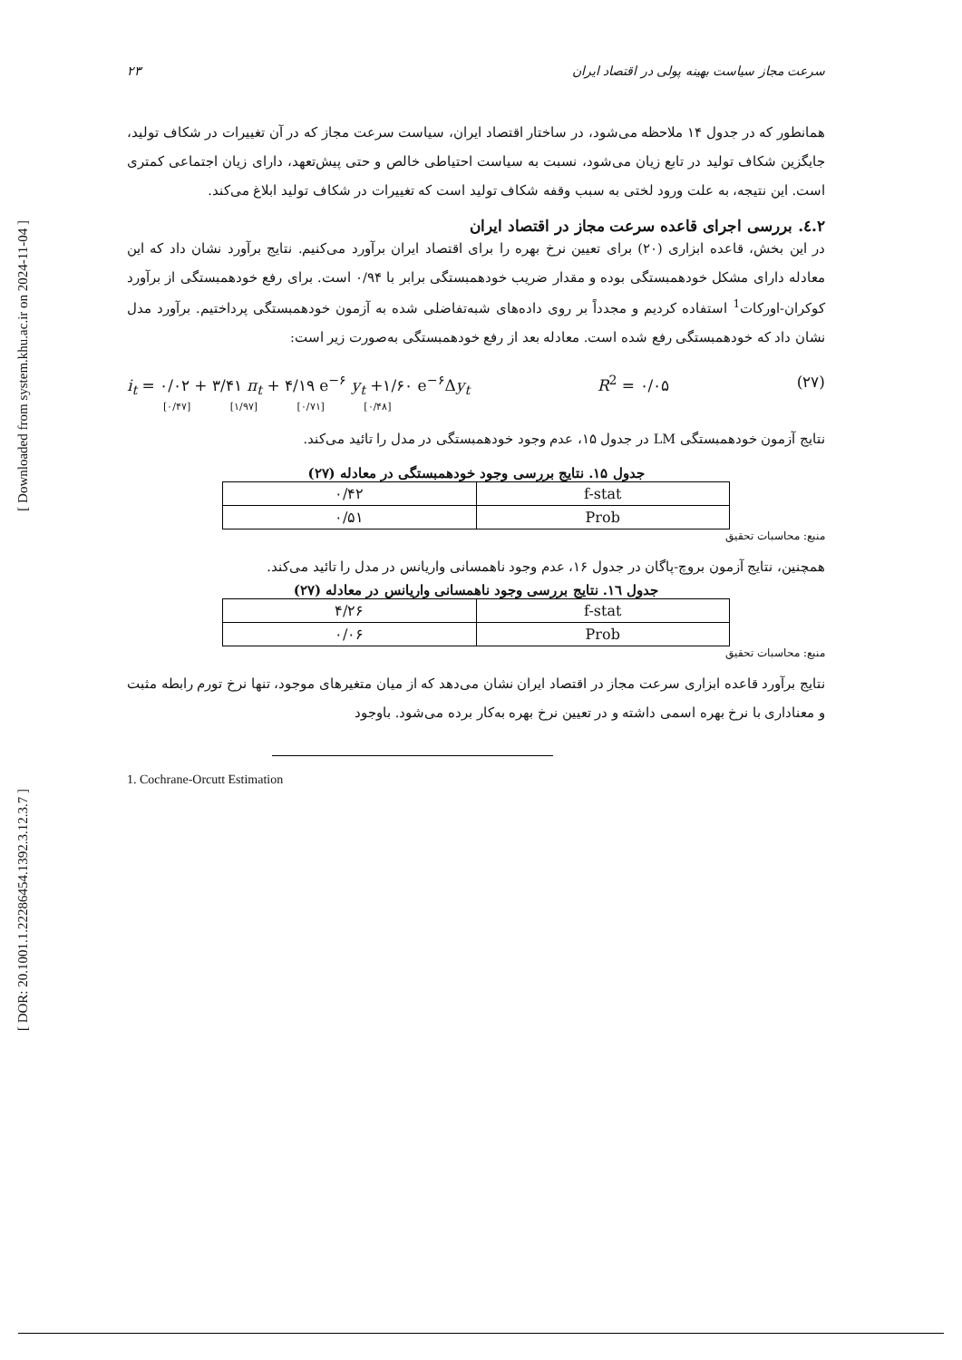[ Downloaded from system.khu.ac.ir on 2024-11-04 ]
[ DOR: 20.1001.1.22286454.1392.3.12.3.7 ]
۲۳ سرعت مجاز سیاست بهینه پولی در اقتصاد ایران
همانطور که در جدول ۱۴ ملاحظه می‌شود، در ساختار اقتصاد ایران، سیاست سرعت مجاز که در آن تغییرات در شکاف تولید، جایگزین شکاف تولید در تابع زیان می‌شود، نسبت به سیاست احتیاطی خالص و حتی پیش‌تعهد، دارای زیان اجتماعی کمتری است. این نتیجه، به علت ورود لختی به سبب وقفه شکاف تولید است که تغییرات در شکاف تولید ابلاغ می‌کند.
۲.٤. بررسی اجرای قاعده سرعت مجاز در اقتصاد ایران
در این بخش، قاعده ابزاری (۲۰) برای تعیین نرخ بهره را برای اقتصاد ایران برآورد می‌کنیم. نتایج برآورد نشان داد که این معادله دارای مشکل خودهمبستگی بوده و مقدار ضریب خودهمبستگی برابر با ۰/۹۴ است. برای رفع خودهمبستگی از برآورد کوکران-اورکات<sup>1</sup> استفاده کردیم و مجدداً بر روی داده‌های شبه‌تفاضلی شده به آزمون خودهمبستگی پرداختیم. برآورد مدل نشان داد که خودهمبستگی رفع شده است. معادله بعد از رفع خودهمبستگی به‌صورت زیر است:
i<sub>t</sub> = ۰/۰۲ + ۳/۴۱ π<sub>t</sub> + ۴/۱۹ e<sup>−۶</sup> y<sub>t</sub> +۱/۶۰ e<sup>−۶</sup>Δy<sub>t</sub> R<sup>2</sup> = ۰/۰۵ (۲۷)
[۰/۴۷] [۱/۹۷] [۰/۷۱] [۰/۴۸]
نتایج آزمون خودهمبستگی LM در جدول ۱۵، عدم وجود خودهمبستگی در مدل را تائید می‌کند.
جدول ۱۵. نتایج بررسی وجود خودهمبستگی در معادله (۲۷)
| ۰/۴۲ | f-stat |
| ۰/۵۱ | Prob |
منبع: محاسبات تحقیق
همچنین، نتایج آزمون بروچ-پاگان در جدول ۱۶، عدم وجود ناهمسانی واریانس در مدل را تائید می‌کند.
جدول ١٦. نتایج بررسی وجود ناهمسانی واریانس در معادله (۲۷)
| ۴/۲۶ | f-stat |
| ۰/۰۶ | Prob |
منبع: محاسبات تحقیق
نتایج برآورد قاعده ابزاری سرعت مجاز در اقتصاد ایران نشان می‌دهد که از میان متغیرهای موجود، تنها نرخ تورم رابطه مثبت و معناداری با نرخ بهره اسمی داشته و در تعیین نرخ بهره به‌کار برده می‌شود. باوجود
1. Cochrane-Orcutt Estimation